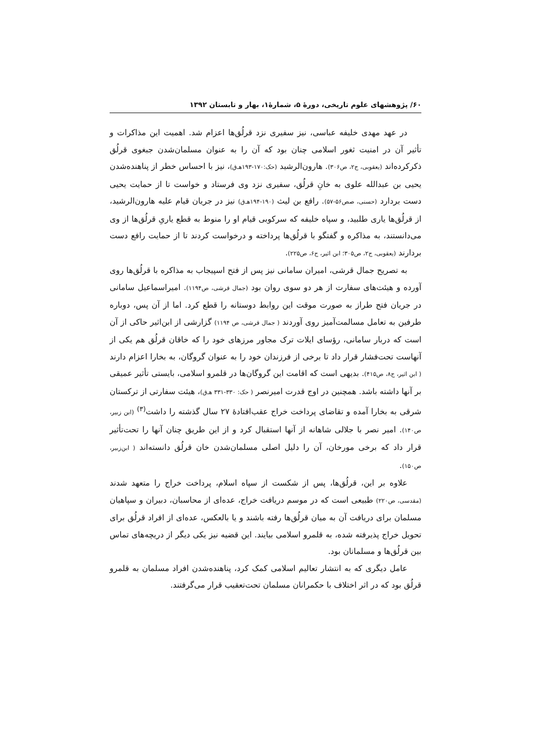۶۰/ پژوهشهای علوم تاریخی، دورهٔ ۵، شمارهٔ۱، بهار و تابستان ۱۳۹۲
در عهد مهدی خلیفه عباسی، نیز سفیری نزد قرلُق‌ها اعزام شد. اهمیت این مذاکرات و تأثیر آن در امنیت ثغور اسلامی چنان بود که آن را به عنوان مسلمان‌شدن جبغوی قرلُق ذکرکرده‌اند (یعقوبی، ج۲، ص۳۰۶). هارون‌الرشید (حک:۱۷۰-۱۹۳هـ‌ق)، نیز با احساس خطر از پناهنده‌شدن یحیی بن عبدالله علوی به خانِ قرلُق، سفیری نزد وی فرستاد و خواست تا از حمایت یحیی دست بردارد (حسنی، صص۵۶-۵۷). رافع بن لیث (۱۹۰-۱۹۴هـ‌ق) نیز در جریان قیام علیه هارون‌الرشید، از قرلُق‌ها یاری طلبید، و سپاه خلیفه که سرکوبی قیام او را منوط به قطع یاریِ قرلُق‌ها از وی می‌دانستند، به مذاکره و گفتگو با قرلُق‌ها پرداخته و درخواست کردند تا از حمایت رافع دست بردارند (یعقوبی، ج۲، ص۳۰۵؛ ابن اثیر، ج۶، ص۲۲۵).
به تصریح جمال قرشی، امیران سامانی نیز پس از فتح اسپیجاب به مذاکره با قرلُق‌ها روی آورده و هیئت‌های سفارت از هر دو سوی روان بود (جمال قرشی، ص۱۱۹۴). امیراسماعیل سامانی در جریان فتح طراز به صورت موقت این روابط دوستانه را قطع کرد. اما از آن پس، دوباره طرفین به تعامل مسالمت‌آمیز روی آوردند ( جمال قرشی، ص ۱۱۹۴) گزارشی از ابن‌اثیر حاکی از آن است که دربار سامانی، رؤسای ایلات ترک مجاور مرزهای خود را که خاقان قرلُق هم یکی از آنهاست تحت‌فشار قرار داد تا برخی از فرزندان خود را به عنوان گروگان، به بخارا اعزام دارند ( ابن اثیر، ج۸، ص۴۱۵). بدیهی است که اقامت این گروگان‌ها در قلمرو اسلامی، بایستی تأثیر عمیقی بر آنها داشته باشد. همچنین در اوج قدرت امیرنصر ( حک: ۳۳۰-۳۳۱ هـ‌ق)، هیئت سفارتی از ترکستان شرقی به بخارا آمده و تقاضای پرداخت خراج عقب‌افتادهٔ ۲۷ سال گذشته را داشت<sup>(۳)</sup> (ابن زبیر، ص۱۴۰). امیر نصر با جلالی شاهانه از آنها استقبال کرد و از این طریق چنان آنها را تحت‌تأثیر قرار داد که برخی مورخان، آن را دلیل اصلی مسلمان‌شدن خان قرلُق دانسته‌اند ( ابن‌زبیر، ص۱۵۰).
علاوه بر این، قرلُق‌ها، پس از شکست از سپاه اسلام، پرداخت خراج را متعهد شدند (مقدسی، ص۲۲۰) طبیعی است که در موسم دریافت خراج، عده‌ای از محاسبان، دبیران و سپاهیان مسلمان برای دریافت آن به میان قرلُق‌ها رفته باشند و یا بالعکس، عده‌ای از افراد قرلُق برای تحویل خراج پذیرفته شده، به قلمرو اسلامی بیایند. این قضیه نیز یکی دیگر از دریچه‌های تماس بین قرلُق‌ها و مسلمانان بود.
عامل دیگری که به انتشار تعالیم اسلامی کمک کرد، پناهنده‌شدن افراد مسلمان به قلمرو قرلُق بود که در اثر اختلاف با حکمرانان مسلمان تحت‌تعقیب قرار می‌گرفتند.